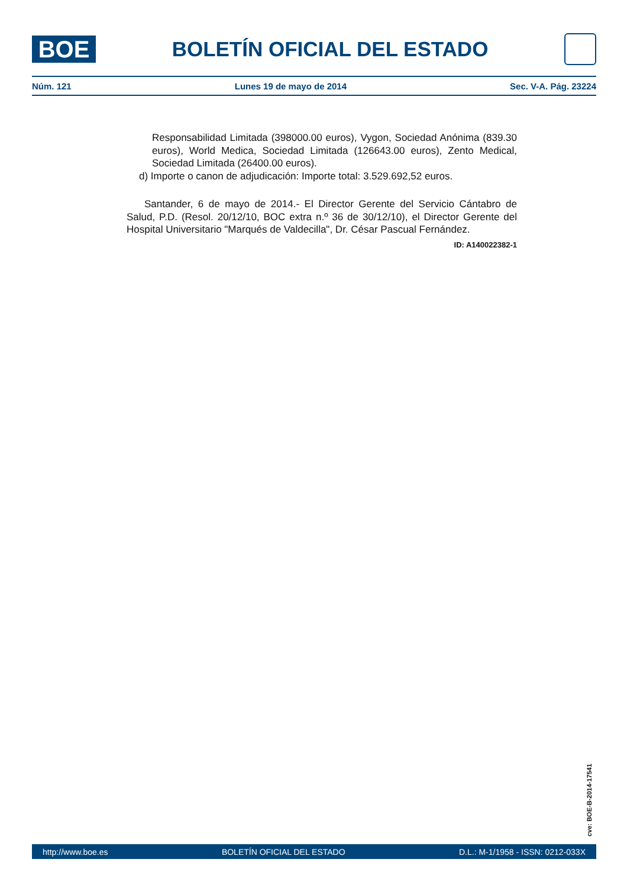BOE
BOLETÍN OFICIAL DEL ESTADO
Núm. 121 Lunes 19 de mayo de 2014 Sec. V-A. Pág. 23224
Responsabilidad Limitada (398000.00 euros), Vygon, Sociedad Anónima (839.30 euros), World Medica, Sociedad Limitada (126643.00 euros), Zento Medical, Sociedad Limitada (26400.00 euros).
d) Importe o canon de adjudicación: Importe total: 3.529.692,52 euros.
Santander, 6 de mayo de 2014.- El Director Gerente del Servicio Cántabro de Salud, P.D. (Resol. 20/12/10, BOC extra n.º 36 de 30/12/10), el Director Gerente del Hospital Universitario "Marqués de Valdecilla", Dr. César Pascual Fernández.
ID: A140022382-1
cve: BOE-B-2014-17541
http://www.boe.es BOLETÍN OFICIAL DEL ESTADO D.L.: M-1/1958 - ISSN: 0212-033X